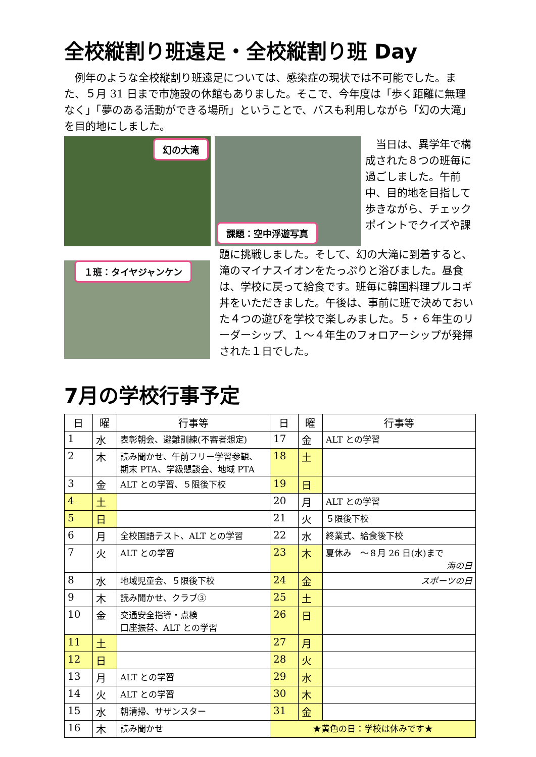全校縦割り班遠足・全校縦割り班 Day
　例年のような全校縦割り班遠足については、感染症の現状では不可能でした。また、５月 31 日まで市施設の休館もありました。そこで、今年度は「歩く距離に無理なく」「夢のある活動ができる場所」ということで、バスも利用しながら「幻の大滝」を目的地にしました。
幻の大滝 課題：空中浮遊写真
　当日は、異学年で構成された８つの班毎に過ごしました。午前中、目的地を目指して歩きながら、チェックポイントでクイズや課
１班：タイヤジャンケン
題に挑戦しました。そして、幻の大滝に到着すると、滝のマイナスイオンをたっぷりと浴びました。昼食は、学校に戻って給食です。班毎に韓国料理プルコギ丼をいただきました。午後は、事前に班で決めておいた４つの遊びを学校で楽しみました。５・６年生のリーダーシップ、１～４年生のフォロアーシップが発揮された１日でした。
7月の学校行事予定
| 日 | 曜 | 行事等 | 日 | 曜 | 行事等 |
| --- | --- | --- | --- | --- | --- |
| 1 | 水 | 表彰朝会、避難訓練(不審者想定) | 17 | 金 | ALT との学習 |
| 2 | 木 | 読み聞かせ、午前フリー学習参観、 期末 PTA、学級懇談会、地域 PTA | 18 | 土 | |
| 3 | 金 | ALT との学習、５限後下校 | 19 | 日 | |
| 4 | 土 | | 20 | 月 | ALT との学習 |
| 5 | 日 | | 21 | 火 | ５限後下校 |
| 6 | 月 | 全校国語テスト、ALT との学習 | 22 | 水 | 終業式、給食後下校 |
| 7 | 火 | ALT との学習 | 23 | 木 | 夏休み ～８月 26 日(水)まで 海の日 |
| 8 | 水 | 地域児童会、５限後下校 | 24 | 金 | スポーツの日 |
| 9 | 木 | 読み聞かせ、クラブ③ | 25 | 土 | |
| 10 | 金 | 交通安全指導・点検 口座振替、ALT との学習 | 26 | 日 | |
| 11 | 土 | | 27 | 月 | |
| 12 | 日 | | 28 | 火 | |
| 13 | 月 | ALT との学習 | 29 | 水 | |
| 14 | 火 | ALT との学習 | 30 | 木 | |
| 15 | 水 | 朝清掃、サザンスター | 31 | 金 | |
| 16 | 木 | 読み聞かせ | ★黄色の日：学校は休みです★ | | |